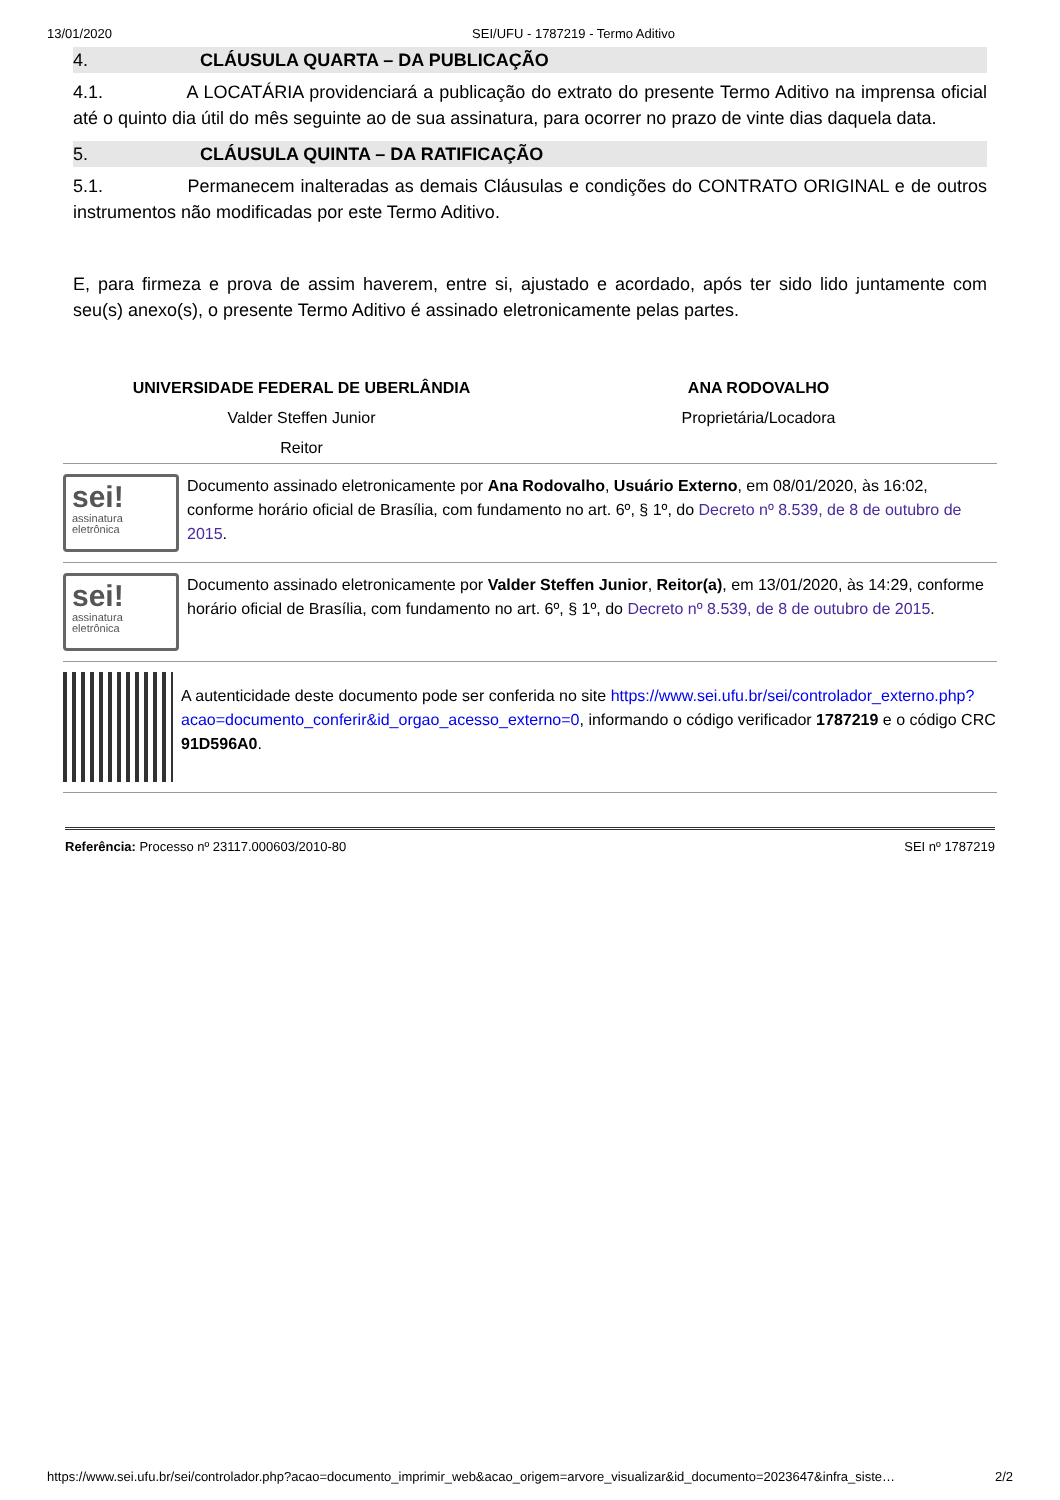13/01/2020 SEI/UFU - 1787219 - Termo Aditivo
4. CLÁUSULA QUARTA – DA PUBLICAÇÃO
4.1. A LOCATÁRIA providenciará a publicação do extrato do presente Termo Aditivo na imprensa oficial até o quinto dia útil do mês seguinte ao de sua assinatura, para ocorrer no prazo de vinte dias daquela data.
5. CLÁUSULA QUINTA – DA RATIFICAÇÃO
5.1. Permanecem inalteradas as demais Cláusulas e condições do CONTRATO ORIGINAL e de outros instrumentos não modificadas por este Termo Aditivo.
E, para firmeza e prova de assim haverem, entre si, ajustado e acordado, após ter sido lido juntamente com seu(s) anexo(s), o presente Termo Aditivo é assinado eletronicamente pelas partes.
UNIVERSIDADE FEDERAL DE UBERLÂNDIA
Valder Steffen Junior
Reitor
ANA RODOVALHO
Proprietária/Locadora
sei!
assinatura
eletrônica
Documento assinado eletronicamente por Ana Rodovalho, Usuário Externo, em 08/01/2020, às 16:02, conforme horário oficial de Brasília, com fundamento no art. 6º, § 1º, do Decreto nº 8.539, de 8 de outubro de 2015.
sei!
assinatura
eletrônica
Documento assinado eletronicamente por Valder Steffen Junior, Reitor(a), em 13/01/2020, às 14:29, conforme horário oficial de Brasília, com fundamento no art. 6º, § 1º, do Decreto nº 8.539, de 8 de outubro de 2015.
A autenticidade deste documento pode ser conferida no site https://www.sei.ufu.br/sei/controlador_externo.php?acao=documento_conferir&id_orgao_acesso_externo=0, informando o código verificador 1787219 e o código CRC 91D596A0.
Referência: Processo nº 23117.000603/2010-80 SEI nº 1787219
https://www.sei.ufu.br/sei/controlador.php?acao=documento_imprimir_web&acao_origem=arvore_visualizar&id_documento=2023647&infra_siste… 2/2